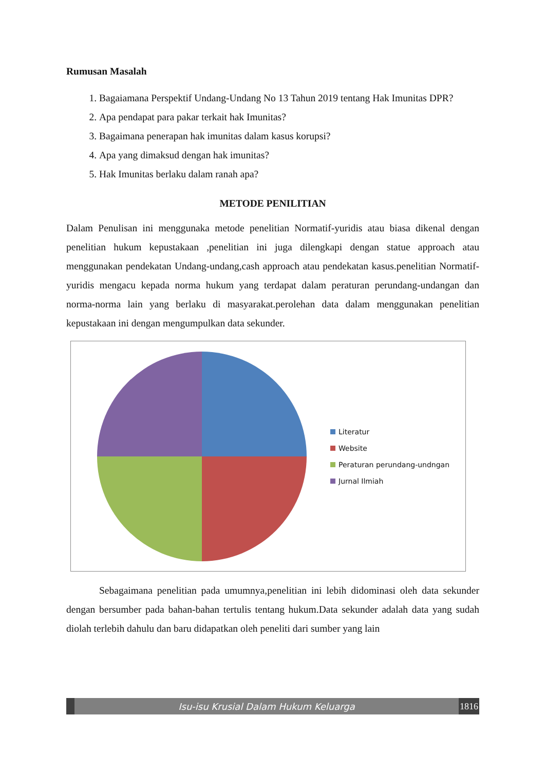Rumusan Masalah
1. Bagaiamana Perspektif Undang-Undang No 13 Tahun 2019 tentang Hak Imunitas DPR?
2. Apa pendapat para pakar terkait hak Imunitas?
3. Bagaimana penerapan hak imunitas dalam kasus korupsi?
4. Apa yang dimaksud dengan hak imunitas?
5. Hak Imunitas berlaku dalam ranah apa?
METODE PENILITIAN
Dalam Penulisan ini menggunaka metode penelitian Normatif-yuridis atau biasa dikenal dengan penelitian hukum kepustakaan ,penelitian ini juga dilengkapi dengan statue approach atau menggunakan pendekatan Undang-undang,cash approach atau pendekatan kasus.penelitian Normatif-yuridis mengacu kepada norma hukum yang terdapat dalam peraturan perundang-undangan dan norma-norma lain yang berlaku di masyarakat.perolehan data dalam menggunakan penelitian kepustakaan ini dengan mengumpulkan data sekunder.
Literatur
Website
Peraturan perundang-undngan
Jurnal Ilmiah
Sebagaimana penelitian pada umumnya,penelitian ini lebih didominasi oleh data sekunder dengan bersumber pada bahan-bahan tertulis tentang hukum.Data sekunder adalah data yang sudah diolah terlebih dahulu dan baru didapatkan oleh peneliti dari sumber yang lain
Isu-isu Krusial Dalam Hukum Keluarga
1816